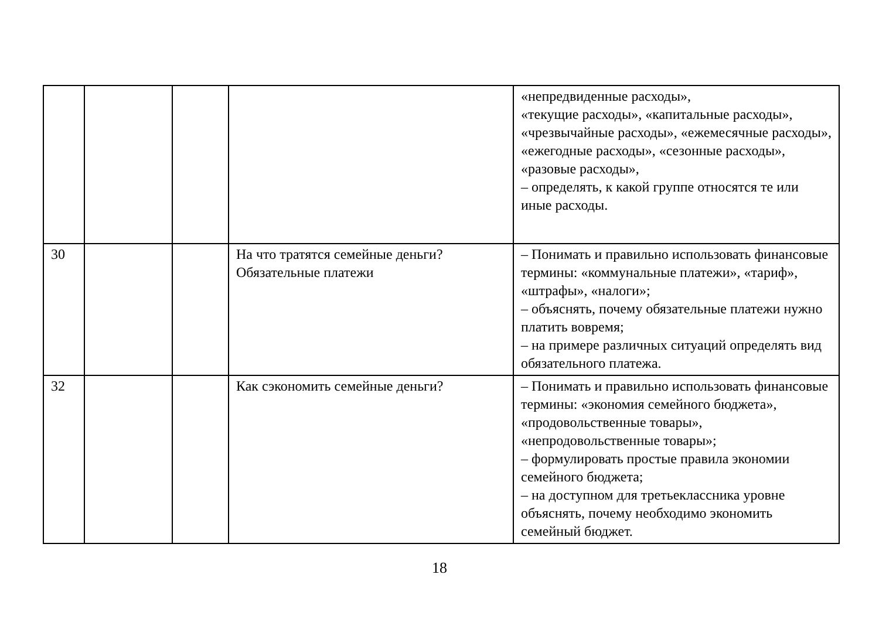| | | | | «непредвиденные расходы», «текущие расходы», «капитальные расходы», «чрезвычайные расходы», «ежемесячные расходы», «ежегодные расходы», «сезонные расходы», «разовые расходы», – определять, к какой группе относятся те или иные расходы. |
| 30 | | | На что тратятся семейные деньги? Обязательные платежи | – Понимать и правильно использовать финансовые термины: «коммунальные платежи», «тариф», «штрафы», «налоги»; – объяснять, почему обязательные платежи нужно платить вовремя; – на примере различных ситуаций определять вид обязательного платежа. |
| 32 | | | Как сэкономить семейные деньги? | – Понимать и правильно использовать финансовые термины: «экономия семейного бюджета», «продовольственные товары», «непродовольственные товары»; – формулировать простые правила экономии семейного бюджета; – на доступном для третьеклассника уровне объяснять, почему необходимо экономить семейный бюджет. |
18